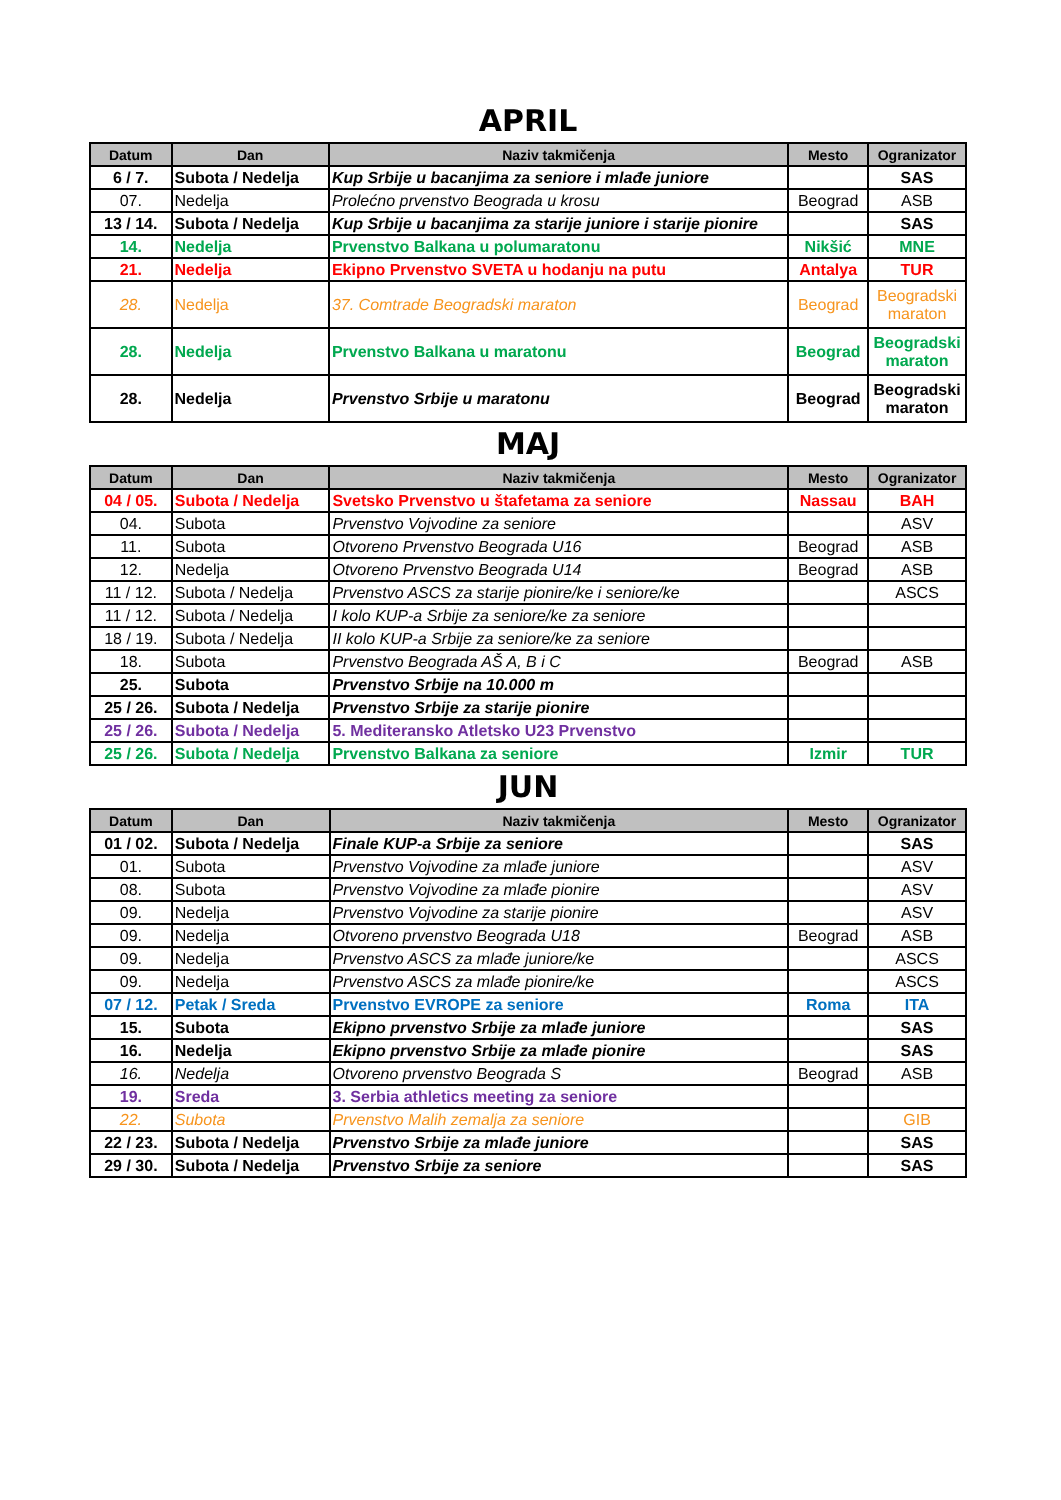APRIL
| Datum | Dan | Naziv takmičenja | Mesto | Ogranizator |
| --- | --- | --- | --- | --- |
| 6 / 7. | Subota / Nedelja | Kup Srbije u bacanjima za seniore i mlađe juniore | | SAS |
| 07. | Nedelja | Prolećno prvenstvo Beograda u krosu | Beograd | ASB |
| 13 / 14. | Subota / Nedelja | Kup Srbije u bacanjima za starije juniore i starije pionire | | SAS |
| 14. | Nedelja | Prvenstvo Balkana u polumaratonu | Nikšić | MNE |
| 21. | Nedelja | Ekipno Prvenstvo SVETA u hodanju na putu | Antalya | TUR |
| 28. | Nedelja | 37. Comtrade Beogradski maraton | Beograd | Beogradski maraton |
| 28. | Nedelja | Prvenstvo Balkana u maratonu | Beograd | Beogradski maraton |
| 28. | Nedelja | Prvenstvo Srbije u maratonu | Beograd | Beogradski maraton |
MAJ
| Datum | Dan | Naziv takmičenja | Mesto | Ogranizator |
| --- | --- | --- | --- | --- |
| 04 / 05. | Subota / Nedelja | Svetsko Prvenstvo u štafetama za seniore | Nassau | BAH |
| 04. | Subota | Prvenstvo Vojvodine za seniore | | ASV |
| 11. | Subota | Otvoreno Prvenstvo Beograda U16 | Beograd | ASB |
| 12. | Nedelja | Otvoreno Prvenstvo Beograda U14 | Beograd | ASB |
| 11 / 12. | Subota / Nedelja | Prvenstvo ASCS za starije pionire/ke i seniore/ke | | ASCS |
| 11 / 12. | Subota / Nedelja | I kolo KUP-a Srbije za seniore/ke za seniore | | |
| 18 / 19. | Subota / Nedelja | II kolo KUP-a Srbije za seniore/ke za seniore | | |
| 18. | Subota | Prvenstvo Beograda AŠ A, B i C | Beograd | ASB |
| 25. | Subota | Prvenstvo Srbije na 10.000 m | | |
| 25 / 26. | Subota / Nedelja | Prvenstvo Srbije za starije pionire | | |
| 25 / 26. | Subota / Nedelja | 5. Mediteransko Atletsko U23 Prvenstvo | | |
| 25 / 26. | Subota / Nedelja | Prvenstvo Balkana za seniore | Izmir | TUR |
JUN
| Datum | Dan | Naziv takmičenja | Mesto | Ogranizator |
| --- | --- | --- | --- | --- |
| 01 / 02. | Subota / Nedelja | Finale KUP-a Srbije za seniore | | SAS |
| 01. | Subota | Prvenstvo Vojvodine za mlađe juniore | | ASV |
| 08. | Subota | Prvenstvo Vojvodine za mlađe pionire | | ASV |
| 09. | Nedelja | Prvenstvo Vojvodine za starije pionire | | ASV |
| 09. | Nedelja | Otvoreno prvenstvo Beograda U18 | Beograd | ASB |
| 09. | Nedelja | Prvenstvo ASCS za mlađe juniore/ke | | ASCS |
| 09. | Nedelja | Prvenstvo ASCS za mlađe pionire/ke | | ASCS |
| 07 / 12. | Petak / Sreda | Prvenstvo EVROPE za seniore | Roma | ITA |
| 15. | Subota | Ekipno prvenstvo Srbije za mlađe juniore | | SAS |
| 16. | Nedelja | Ekipno prvenstvo Srbije za mlađe pionire | | SAS |
| 16. | Nedelja | Otvoreno prvenstvo Beograda S | Beograd | ASB |
| 19. | Sreda | 3. Serbia athletics meeting za seniore | | |
| 22. | Subota | Prvenstvo Malih zemalja za seniore | | GIB |
| 22 / 23. | Subota / Nedelja | Prvenstvo Srbije za mlađe juniore | | SAS |
| 29 / 30. | Subota / Nedelja | Prvenstvo Srbije za seniore | | SAS |